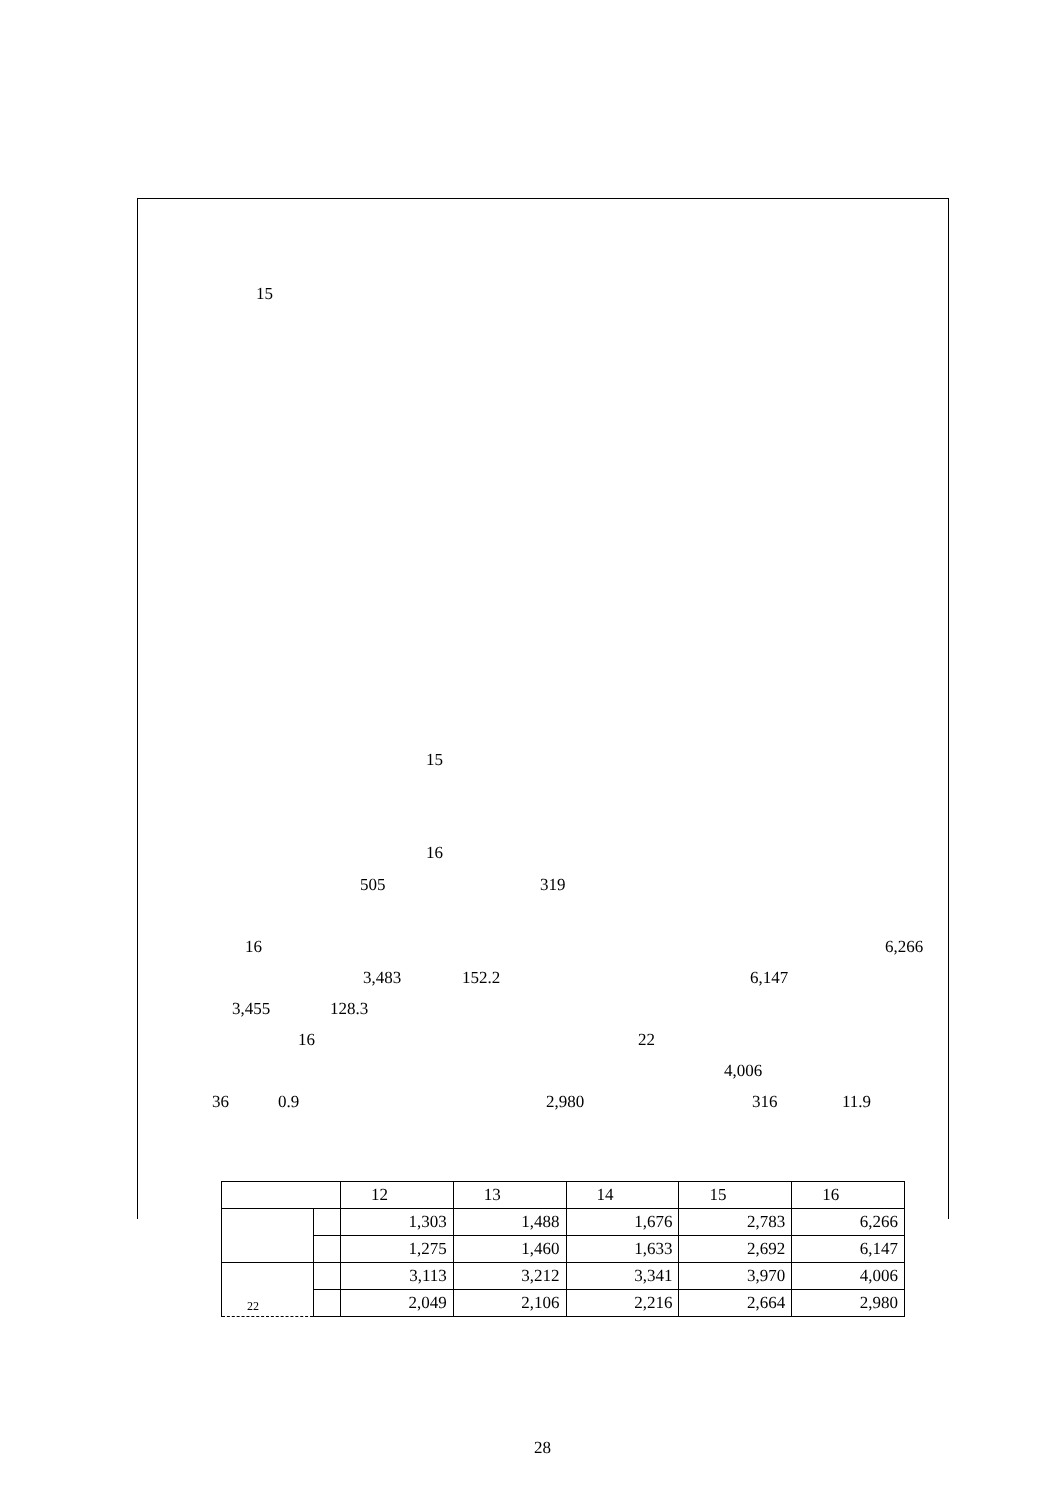15
15
16
505 319
16 6,266
3,483 152.2 6,147
3,455 128.3
16 22
4,006
36 0.9 2,980 316 11.9
| | | 12 | 13 | 14 | 15 | 16 |
| --- | --- | --- | --- | --- | --- | --- |
| | | 1,303 | 1,488 | 1,676 | 2,783 | 6,266 |
| | | 1,275 | 1,460 | 1,633 | 2,692 | 6,147 |
| 22 | | 3,113 | 3,212 | 3,341 | 3,970 | 4,006 |
| | | 2,049 | 2,106 | 2,216 | 2,664 | 2,980 |
28